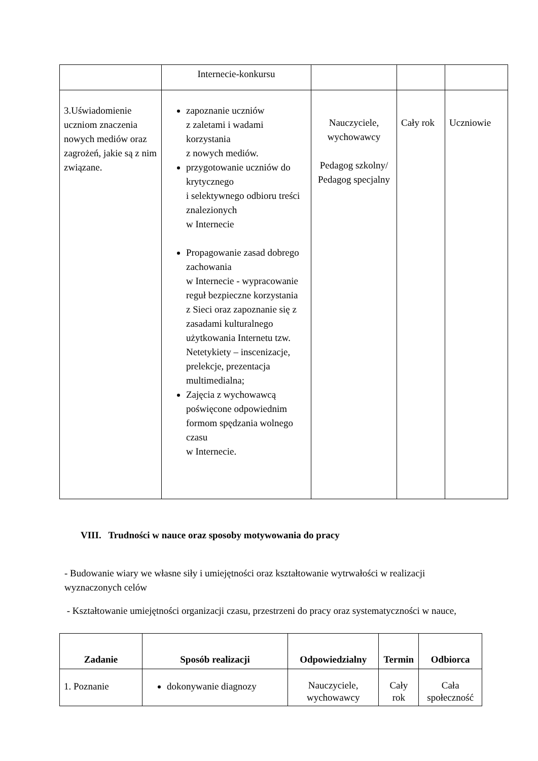| | Internecie-konkursu | | | |
| 3.Uświadomienie uczniom znaczenia nowych mediów oraz zagrożeń, jakie są z nim związane. | zapoznanie uczniów z zaletami i wadami korzystania z nowych mediów. przygotowanie uczniów do krytycznego i selektywnego odbioru treści znalezionych w Internecie Propagowanie zasad dobrego zachowania w Internecie - wypracowanie reguł bezpieczne korzystania z Sieci oraz zapoznanie się z zasadami kulturalnego użytkowania Internetu tzw. Netetykiety – inscenizacje, prelekcje, prezentacja multimedialna; Zajęcia z wychowawcą poświęcone odpowiednim formom spędzania wolnego czasu w Internecie. | Nauczyciele, wychowawcy Pedagog szkolny/ Pedagog specjalny | Cały rok | Uczniowie |
VIII. Trudności w nauce oraz sposoby motywowania do pracy
- Budowanie wiary we własne siły i umiejętności oraz kształtowanie wytrwałości w realizacji wyznaczonych celów
- Kształtowanie umiejętności organizacji czasu, przestrzeni do pracy oraz systematyczności w nauce,
| Zadanie | Sposób realizacji | Odpowiedzialny | Termin | Odbiorca |
| --- | --- | --- | --- | --- |
| 1. Poznanie | dokonywanie diagnozy | Nauczyciele, wychowawcy | Cały rok | Cała społeczność |